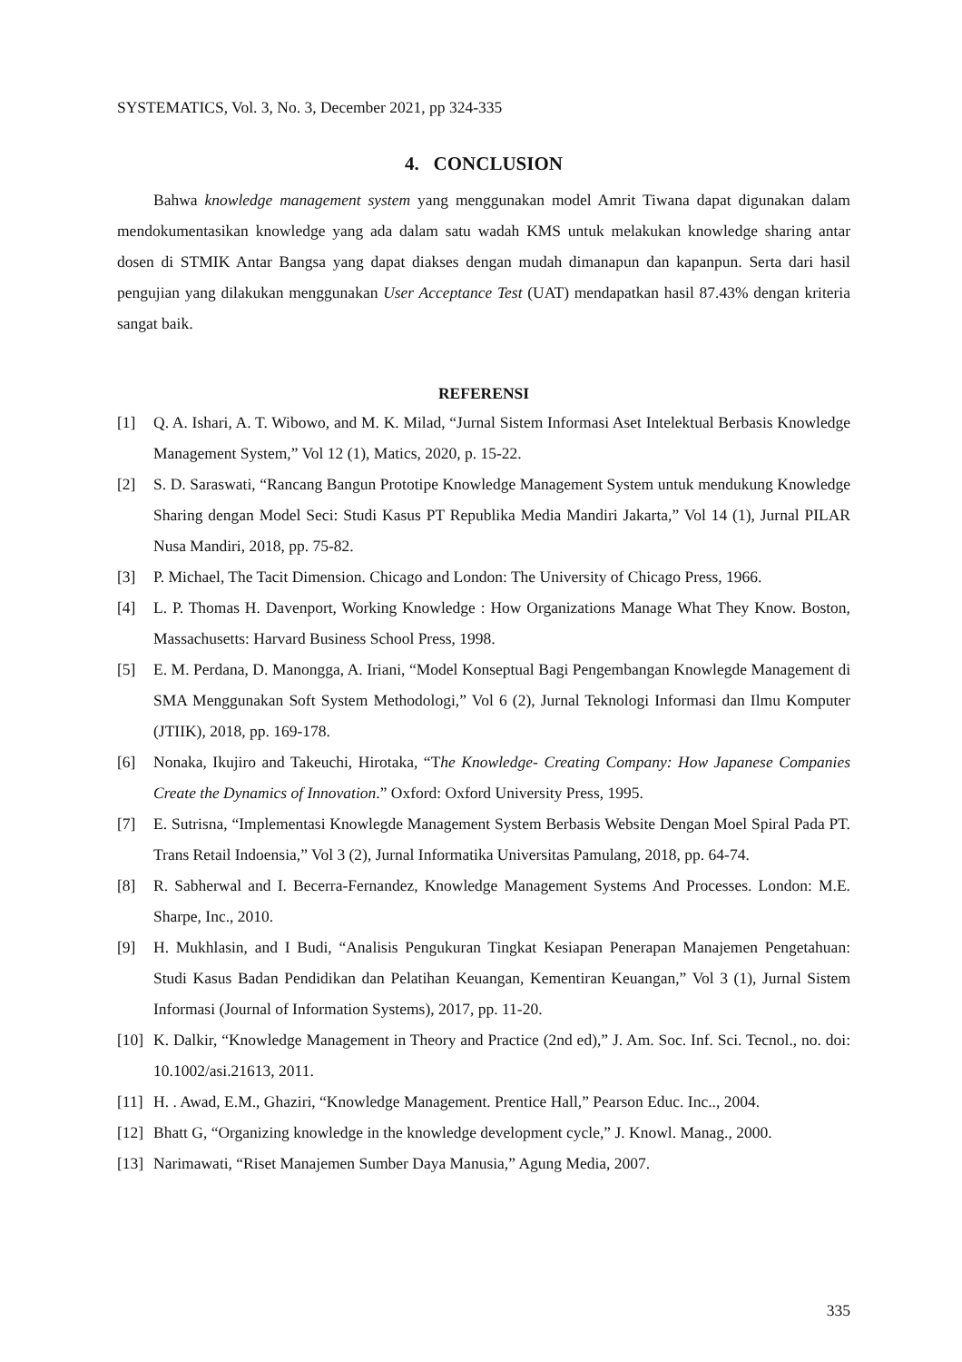SYSTEMATICS, Vol. 3, No. 3, December 2021, pp 324-335
4. CONCLUSION
Bahwa knowledge management system yang menggunakan model Amrit Tiwana dapat digunakan dalam mendokumentasikan knowledge yang ada dalam satu wadah KMS untuk melakukan knowledge sharing antar dosen di STMIK Antar Bangsa yang dapat diakses dengan mudah dimanapun dan kapanpun. Serta dari hasil pengujian yang dilakukan menggunakan User Acceptance Test (UAT) mendapatkan hasil 87.43% dengan kriteria sangat baik.
REFERENSI
[1] Q. A. Ishari, A. T. Wibowo, and M. K. Milad, “Jurnal Sistem Informasi Aset Intelektual Berbasis Knowledge Management System,” Vol 12 (1), Matics, 2020, p. 15-22.
[2] S. D. Saraswati, “Rancang Bangun Prototipe Knowledge Management System untuk mendukung Knowledge Sharing dengan Model Seci: Studi Kasus PT Republika Media Mandiri Jakarta,” Vol 14 (1), Jurnal PILAR Nusa Mandiri, 2018, pp. 75-82.
[3] P. Michael, The Tacit Dimension. Chicago and London: The University of Chicago Press, 1966.
[4] L. P. Thomas H. Davenport, Working Knowledge : How Organizations Manage What They Know. Boston, Massachusetts: Harvard Business School Press, 1998.
[5] E. M. Perdana, D. Manongga, A. Iriani, “Model Konseptual Bagi Pengembangan Knowlegde Management di SMA Menggunakan Soft System Methodologi,” Vol 6 (2), Jurnal Teknologi Informasi dan Ilmu Komputer (JTIIK), 2018, pp. 169-178.
[6] Nonaka, Ikujiro and Takeuchi, Hirotaka, “The Knowledge- Creating Company: How Japanese Companies Create the Dynamics of Innovation.” Oxford: Oxford University Press, 1995.
[7] E. Sutrisna, “Implementasi Knowlegde Management System Berbasis Website Dengan Moel Spiral Pada PT. Trans Retail Indoensia,” Vol 3 (2), Jurnal Informatika Universitas Pamulang, 2018, pp. 64-74.
[8] R. Sabherwal and I. Becerra-Fernandez, Knowledge Management Systems And Processes. London: M.E. Sharpe, Inc., 2010.
[9] H. Mukhlasin, and I Budi, “Analisis Pengukuran Tingkat Kesiapan Penerapan Manajemen Pengetahuan: Studi Kasus Badan Pendidikan dan Pelatihan Keuangan, Kementiran Keuangan,” Vol 3 (1), Jurnal Sistem Informasi (Journal of Information Systems), 2017, pp. 11-20.
[10] K. Dalkir, “Knowledge Management in Theory and Practice (2nd ed),” J. Am. Soc. Inf. Sci. Tecnol., no. doi: 10.1002/asi.21613, 2011.
[11] H. . Awad, E.M., Ghaziri, “Knowledge Management. Prentice Hall,” Pearson Educ. Inc.., 2004.
[12] Bhatt G, “Organizing knowledge in the knowledge development cycle,” J. Knowl. Manag., 2000.
[13] Narimawati, “Riset Manajemen Sumber Daya Manusia,” Agung Media, 2007.
335